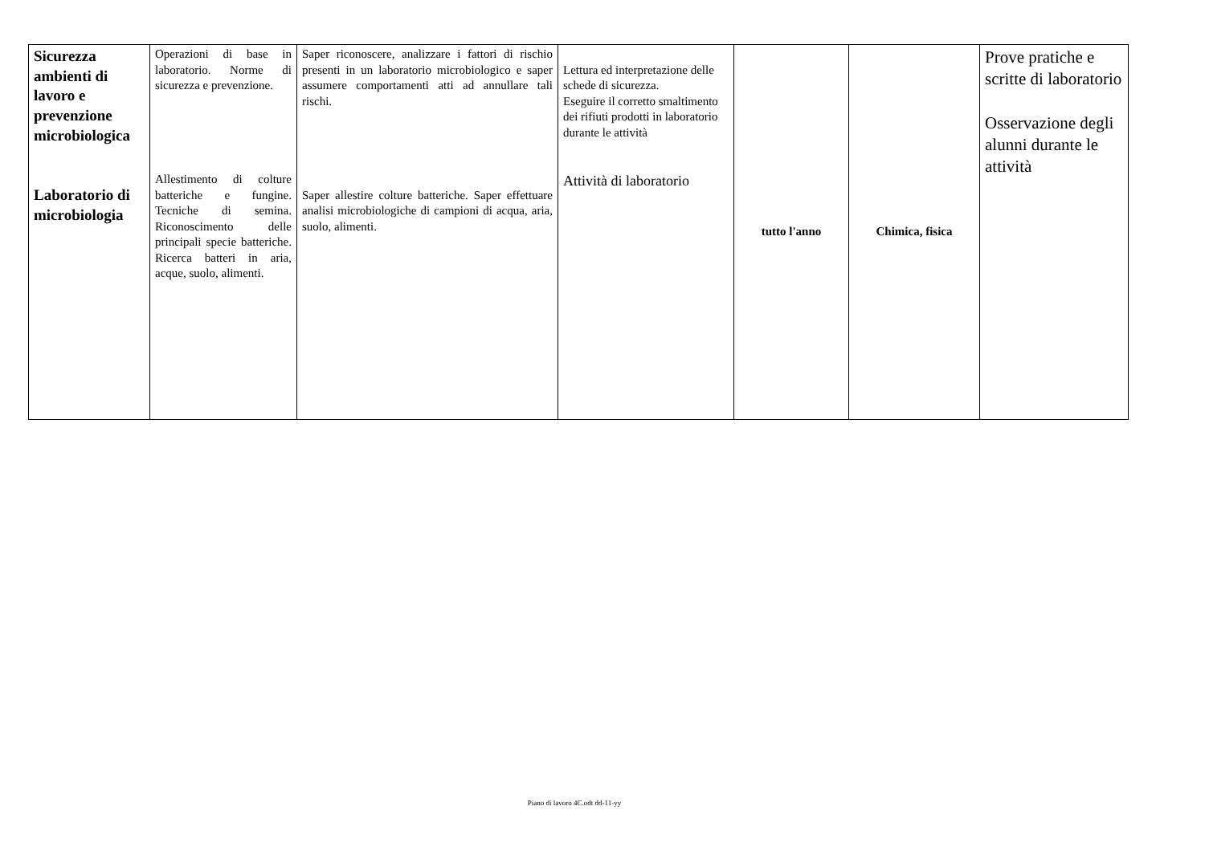| Sicurezza ambienti di lavoro e prevenzione microbiologica Laboratorio di microbiologia | Operazioni di base in laboratorio. Norme di sicurezza e prevenzione. Allestimento di colture batteriche e fungine. Tecniche di semina. Riconoscimento delle principali specie batteriche. Ricerca batteri in aria, acque, suolo, alimenti. | Saper riconoscere, analizzare i fattori di rischio presenti in un laboratorio microbiologico e saper assumere comportamenti atti ad annullare tali rischi. Saper allestire colture batteriche. Saper effettuare analisi microbiologiche di campioni di acqua, aria, suolo, alimenti. | Lettura ed interpretazione delle schede di sicurezza. Eseguire il corretto smaltimento dei rifiuti prodotti in laboratorio durante le attività Attività di laboratorio | tutto l'anno | Chimica, fisica | Prove pratiche e scritte di laboratorio Osservazione degli alunni durante le attività |
Piano di lavoro 4C.odt dd-11-yy